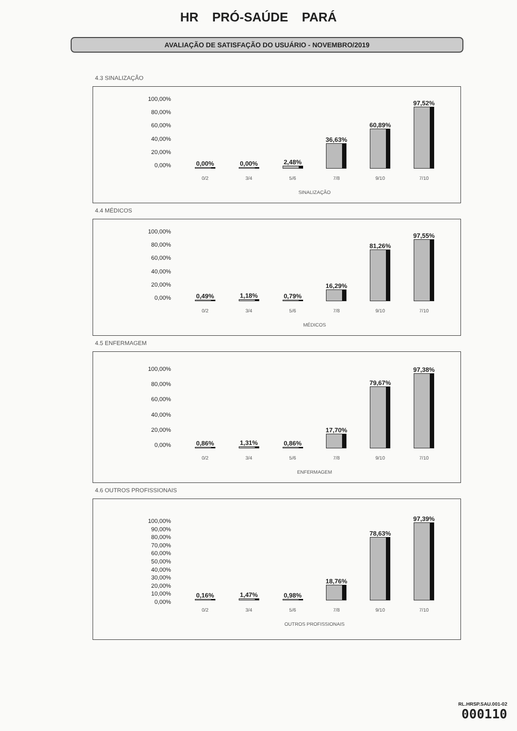HR PRÓ-SAÚDE PARÁ
AVALIAÇÃO DE SATISFAÇÃO DO USUÁRIO - NOVEMBRO/2019
4.3 SINALIZAÇÃO
100,00%
80,00%
60,00%
40,00%
20,00%
0,00%
0,00%
0,00%
2,48%
36,63%
60,89%
97,52%
0/2 3/4 5/6 7/8 9/10 7/10
SINALIZAÇÃO
4.4 MÉDICOS
100,00%
80,00%
60,00%
40,00%
20,00%
0,00%
0,49%
1,18%
0,79%
16,29%
81,26%
97,55%
0/2 3/4 5/6 7/8 9/10 7/10
MÉDICOS
4.5 ENFERMAGEM
100,00%
80,00%
60,00%
40,00%
20,00%
0,00%
0,86%
1,31%
0,86%
17,70%
79,67%
97,38%
0/2 3/4 5/6 7/8 9/10 7/10
ENFERMAGEM
4.6 OUTROS PROFISSIONAIS
100,00%
90,00%
80,00%
70,00%
60,00%
50,00%
40,00%
30,00%
20,00%
10,00%
0,00%
0,16%
1,47%
0,98%
18,76%
78,63%
97,39%
0/2 3/4 5/6 7/8 9/10 7/10
OUTROS PROFISSIONAIS
RL.HRSP.SAU.001-02
000110